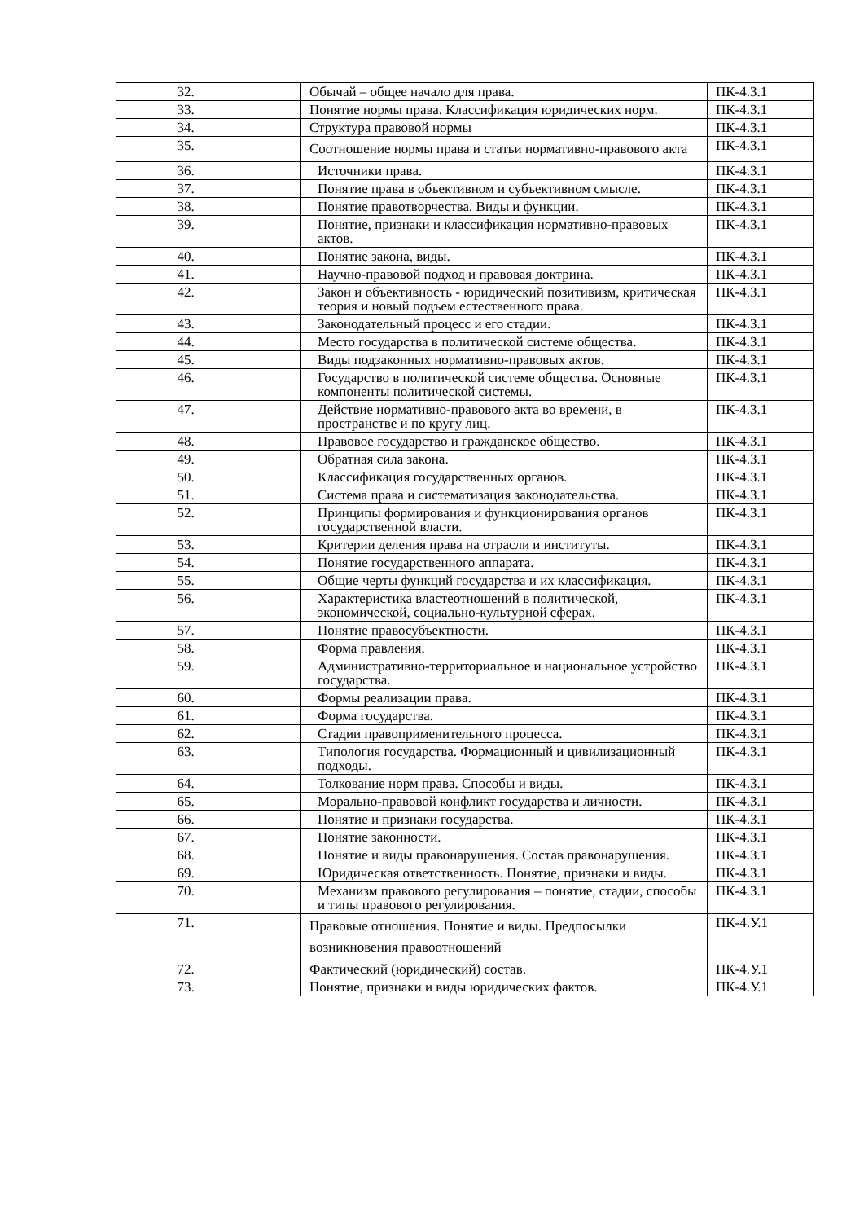| 32. | Обычай – общее начало для права. | ПК-4.З.1 |
| 33. | Понятие нормы права. Классификация юридических норм. | ПК-4.З.1 |
| 34. | Структура правовой нормы | ПК-4.З.1 |
| 35. | Соотношение нормы права и статьи нормативно-правового акта | ПК-4.З.1 |
| 36. | Источники права. | ПК-4.З.1 |
| 37. | Понятие права в объективном и субъективном смысле. | ПК-4.З.1 |
| 38. | Понятие правотворчества. Виды и функции. | ПК-4.З.1 |
| 39. | Понятие, признаки и классификация нормативно-правовых актов. | ПК-4.З.1 |
| 40. | Понятие закона, виды. | ПК-4.З.1 |
| 41. | Научно-правовой подход и правовая доктрина. | ПК-4.З.1 |
| 42. | Закон и объективность - юридический позитивизм, критическая теория и новый подъем естественного права. | ПК-4.З.1 |
| 43. | Законодательный процесс и его стадии. | ПК-4.З.1 |
| 44. | Место государства в политической системе общества. | ПК-4.З.1 |
| 45. | Виды подзаконных нормативно-правовых актов. | ПК-4.З.1 |
| 46. | Государство в политической системе общества. Основные компоненты политической системы. | ПК-4.З.1 |
| 47. | Действие нормативно-правового акта во времени, в пространстве и по кругу лиц. | ПК-4.З.1 |
| 48. | Правовое государство и гражданское общество. | ПК-4.З.1 |
| 49. | Обратная сила закона. | ПК-4.З.1 |
| 50. | Классификация государственных органов. | ПК-4.З.1 |
| 51. | Система права и систематизация законодательства. | ПК-4.З.1 |
| 52. | Принципы формирования и функционирования органов государственной власти. | ПК-4.З.1 |
| 53. | Критерии деления права на отрасли и институты. | ПК-4.З.1 |
| 54. | Понятие государственного аппарата. | ПК-4.З.1 |
| 55. | Общие черты функций государства и их классификация. | ПК-4.З.1 |
| 56. | Характеристика властеотношений в политической, экономической, социально-культурной сферах. | ПК-4.З.1 |
| 57. | Понятие правосубъектности. | ПК-4.З.1 |
| 58. | Форма правления. | ПК-4.З.1 |
| 59. | Административно-территориальное и национальное устройство государства. | ПК-4.З.1 |
| 60. | Формы реализации права. | ПК-4.З.1 |
| 61. | Форма государства. | ПК-4.З.1 |
| 62. | Стадии правоприменительного процесса. | ПК-4.З.1 |
| 63. | Типология государства. Формационный и цивилизационный подходы. | ПК-4.З.1 |
| 64. | Толкование норм права. Способы и виды. | ПК-4.З.1 |
| 65. | Морально-правовой конфликт государства и личности. | ПК-4.З.1 |
| 66. | Понятие и признаки государства. | ПК-4.З.1 |
| 67. | Понятие законности. | ПК-4.З.1 |
| 68. | Понятие и виды правонарушения. Состав правонарушения. | ПК-4.З.1 |
| 69. | Юридическая ответственность. Понятие, признаки и виды. | ПК-4.З.1 |
| 70. | Механизм правового регулирования – понятие, стадии, способы и типы правового регулирования. | ПК-4.З.1 |
| 71. | Правовые отношения. Понятие и виды. Предпосылки возникновения правоотношений | ПК-4.У.1 |
| 72. | Фактический (юридический) состав. | ПК-4.У.1 |
| 73. | Понятие, признаки и виды юридических фактов. | ПК-4.У.1 |